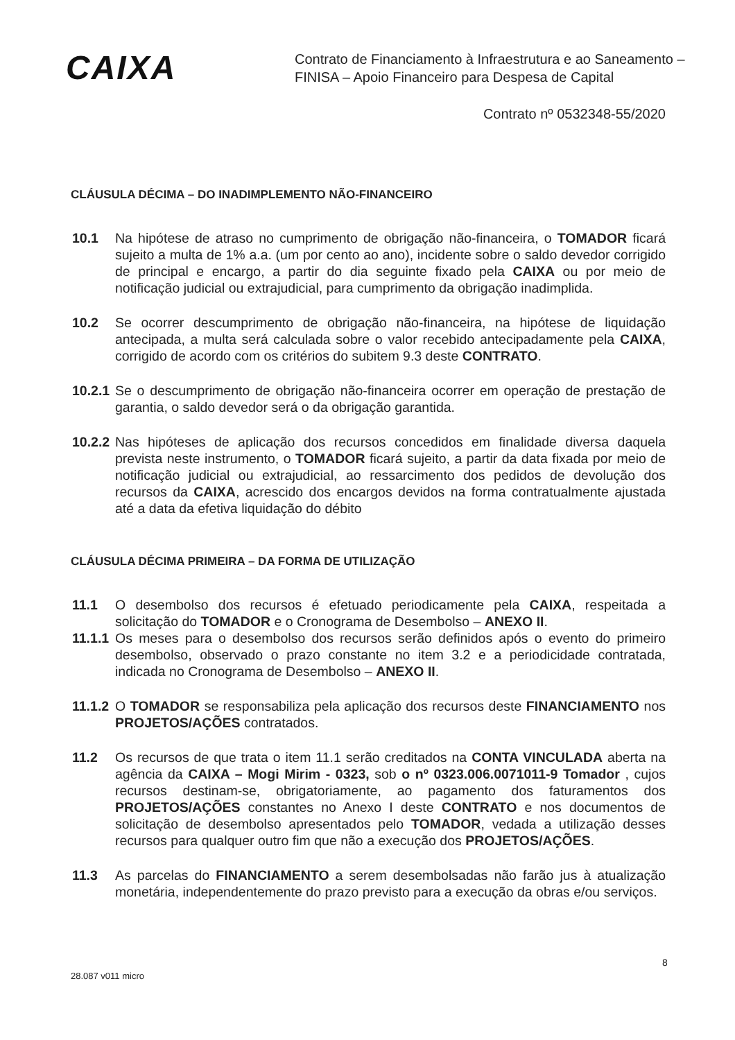CAIXA
Contrato de Financiamento à Infraestrutura e ao Saneamento –
FINISA – Apoio Financeiro para Despesa de Capital
Contrato nº 0532348-55/2020
CLÁUSULA DÉCIMA – DO INADIMPLEMENTO NÃO-FINANCEIRO
10.1 Na hipótese de atraso no cumprimento de obrigação não-financeira, o TOMADOR ficará sujeito a multa de 1% a.a. (um por cento ao ano), incidente sobre o saldo devedor corrigido de principal e encargo, a partir do dia seguinte fixado pela CAIXA ou por meio de notificação judicial ou extrajudicial, para cumprimento da obrigação inadimplida.
10.2 Se ocorrer descumprimento de obrigação não-financeira, na hipótese de liquidação antecipada, a multa será calculada sobre o valor recebido antecipadamente pela CAIXA, corrigido de acordo com os critérios do subitem 9.3 deste CONTRATO.
10.2.1
Se o descumprimento de obrigação não-financeira ocorrer em operação de prestação de garantia, o saldo devedor será o da obrigação garantida.
10.2.2
Nas hipóteses de aplicação dos recursos concedidos em finalidade diversa daquela prevista neste instrumento, o TOMADOR ficará sujeito, a partir da data fixada por meio de notificação judicial ou extrajudicial, ao ressarcimento dos pedidos de devolução dos recursos da CAIXA, acrescido dos encargos devidos na forma contratualmente ajustada até a data da efetiva liquidação do débito
CLÁUSULA DÉCIMA PRIMEIRA – DA FORMA DE UTILIZAÇÃO
11.1 O desembolso dos recursos é efetuado periodicamente pela CAIXA, respeitada a solicitação do TOMADOR e o Cronograma de Desembolso – ANEXO II.
11.1.1
Os meses para o desembolso dos recursos serão definidos após o evento do primeiro desembolso, observado o prazo constante no item 3.2 e a periodicidade contratada, indicada no Cronograma de Desembolso – ANEXO II.
11.1.2
O TOMADOR se responsabiliza pela aplicação dos recursos deste FINANCIAMENTO nos PROJETOS/AÇÕES contratados.
11.2 Os recursos de que trata o item 11.1 serão creditados na CONTA VINCULADA aberta na agência da CAIXA – Mogi Mirim - 0323, sob o nº 0323.006.0071011-9 Tomador , cujos recursos destinam-se, obrigatoriamente, ao pagamento dos faturamentos dos PROJETOS/AÇÕES constantes no Anexo I deste CONTRATO e nos documentos de solicitação de desembolso apresentados pelo TOMADOR, vedada a utilização desses recursos para qualquer outro fim que não a execução dos PROJETOS/AÇÕES.
11.3 As parcelas do FINANCIAMENTO a serem desembolsadas não farão jus à atualização monetária, independentemente do prazo previsto para a execução da obras e/ou serviços.
8
28.087 v011 micro